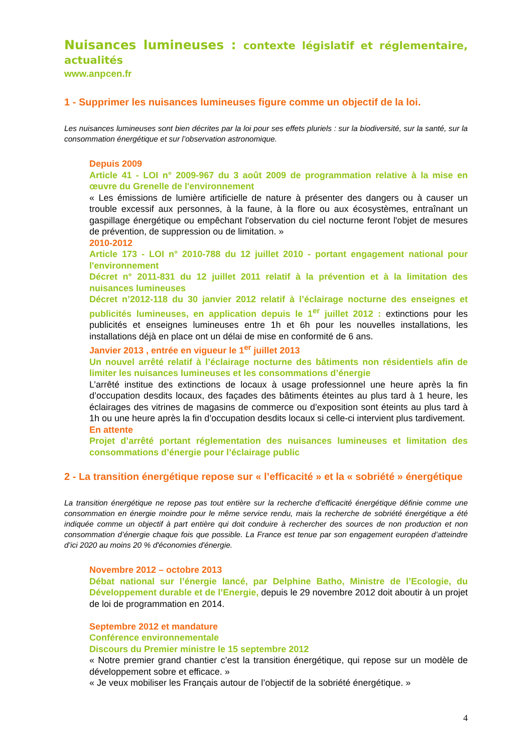Nuisances lumineuses : contexte législatif et réglementaire, actualités
www.anpcen.fr
1 - Supprimer les nuisances lumineuses figure comme un objectif de la loi.
Les nuisances lumineuses sont bien décrites par la loi pour ses effets pluriels : sur la biodiversité, sur la santé, sur la consommation énergétique et sur l’observation astronomique.
Depuis 2009
Article 41 - LOI n° 2009-967 du 3 août 2009 de programmation relative à la mise en œuvre du Grenelle de l'environnement
« Les émissions de lumière artificielle de nature à présenter des dangers ou à causer un trouble excessif aux personnes, à la faune, à la flore ou aux écosystèmes, entraînant un gaspillage énergétique ou empêchant l'observation du ciel nocturne feront l'objet de mesures de prévention, de suppression ou de limitation. »
2010-2012
Article 173 - LOI n° 2010-788 du 12 juillet 2010 - portant engagement national pour l'environnement
Décret n° 2011-831 du 12 juillet 2011 relatif à la prévention et à la limitation des nuisances lumineuses
Décret n’2012-118 du 30 janvier 2012 relatif à l’éclairage nocturne des enseignes et publicités lumineuses, en application depuis le 1<sup>er</sup> juillet 2012 : extinctions pour les publicités et enseignes lumineuses entre 1h et 6h pour les nouvelles installations, les installations déjà en place ont un délai de mise en conformité de 6 ans.
Janvier 2013 , entrée en vigueur le 1<sup>er</sup> juillet 2013
Un nouvel arrêté relatif à l’éclairage nocturne des bâtiments non résidentiels afin de limiter les nuisances lumineuses et les consommations d’énergie
L’arrêté institue des extinctions de locaux à usage professionnel une heure après la fin d’occupation desdits locaux, des façades des bâtiments éteintes au plus tard à 1 heure, les éclairages des vitrines de magasins de commerce ou d’exposition sont éteints au plus tard à 1h ou une heure après la fin d’occupation desdits locaux si celle-ci intervient plus tardivement.
En attente
Projet d’arrêté portant réglementation des nuisances lumineuses et limitation des consommations d’énergie pour l’éclairage public
2 - La transition énergétique repose sur « l’efficacité » et la « sobriété » énergétique
La transition énergétique ne repose pas tout entière sur la recherche d’efficacité énergétique définie comme une consommation en énergie moindre pour le même service rendu, mais la recherche de sobriété énergétique a été indiquée comme un objectif à part entière qui doit conduire à rechercher des sources de non production et non consommation d’énergie chaque fois que possible. La France est tenue par son engagement européen d’atteindre d’ici 2020 au moins 20 % d'économies d'énergie.
Novembre 2012 – octobre 2013
Débat national sur l’énergie lancé, par Delphine Batho, Ministre de l’Ecologie, du Développement durable et de l’Energie, depuis le 29 novembre 2012 doit aboutir à un projet de loi de programmation en 2014.
Septembre 2012 et mandature
Conférence environnementale
Discours du Premier ministre le 15 septembre 2012
« Notre premier grand chantier c’est la transition énergétique, qui repose sur un modèle de développement sobre et efficace. »
« Je veux mobiliser les Français autour de l’objectif de la sobriété énergétique. »
4